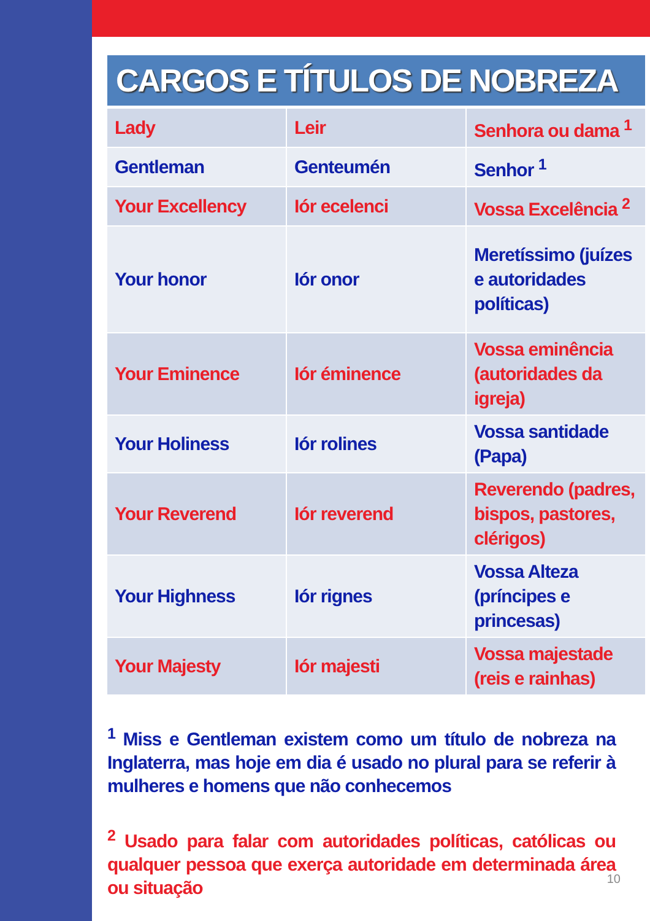CARGOS E TÍTULOS DE NOBREZA
| Lady | Leir | Senhora ou dama <sup>1</sup> |
| Gentleman | Genteumén | Senhor <sup>1</sup> |
| Your Excellency | Iór ecelenci | Vossa Excelência <sup>2</sup> |
| Your honor | Iór onor | Meretíssimo (juízes e autoridades políticas) |
| Your Eminence | Iór éminence | Vossa eminência (autoridades da igreja) |
| Your Holiness | Iór rolines | Vossa santidade (Papa) |
| Your Reverend | Iór reverend | Reverendo (padres, bispos, pastores, clérigos) |
| Your Highness | Iór rignes | Vossa Alteza (príncipes e princesas) |
| Your Majesty | Iór majesti | Vossa majestade (reis e rainhas) |
<sup>1</sup> Miss e Gentleman existem como um título de nobreza na Inglaterra, mas hoje em dia é usado no plural para se referir à mulheres e homens que não conhecemos
<sup>2</sup> Usado para falar com autoridades políticas, católicas ou qualquer pessoa que exerça autoridade em determinada área ou situação
10